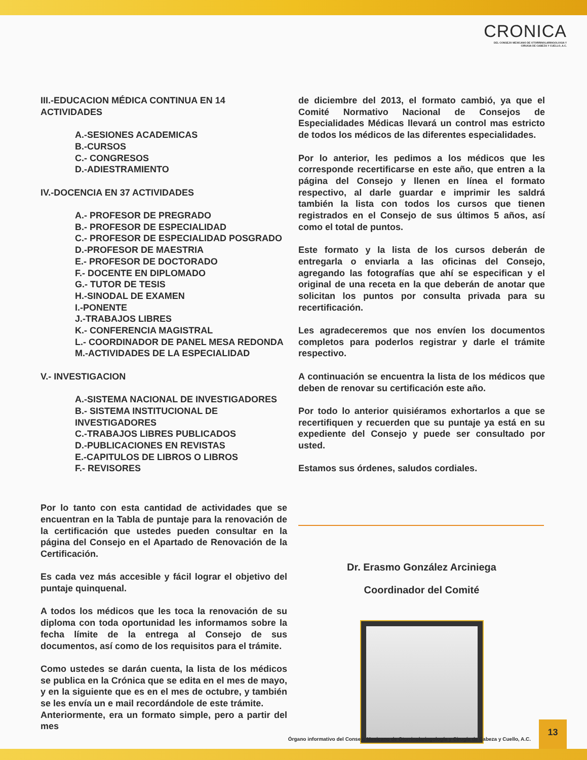CRONICA
DEL CONSEJO MEXICANO DE OTORRINOLARINGOLOGIA Y
CIRUGIA DE CABEZA Y CUELLO, A.C.
III.-EDUCACION MÉDICA CONTINUA EN 14 ACTIVIDADES
A.-SESIONES ACADEMICAS
B.-CURSOS
C.- CONGRESOS
D.-ADIESTRAMIENTO
IV.-DOCENCIA EN 37 ACTIVIDADES
A.- PROFESOR DE PREGRADO
B.- PROFESOR DE ESPECIALIDAD
C.- PROFESOR DE ESPECIALIDAD POSGRADO
D.-PROFESOR DE MAESTRIA
E.- PROFESOR DE DOCTORADO
F.- DOCENTE EN DIPLOMADO
G.- TUTOR DE TESIS
H.-SINODAL DE EXAMEN
I.-PONENTE
J.-TRABAJOS LIBRES
K.- CONFERENCIA MAGISTRAL
L.- COORDINADOR DE PANEL MESA REDONDA
M.-ACTIVIDADES DE LA ESPECIALIDAD
V.- INVESTIGACION
A.-SISTEMA NACIONAL DE INVESTIGADORES
B.- SISTEMA INSTITUCIONAL DE INVESTIGADORES
C.-TRABAJOS LIBRES PUBLICADOS
D.-PUBLICACIONES EN REVISTAS
E.-CAPITULOS DE LIBROS O LIBROS
F.- REVISORES
Por lo tanto con esta cantidad de actividades que se encuentran en la Tabla de puntaje para la renovación de la certificación que ustedes pueden consultar en la página del Consejo en el Apartado de Renovación de la Certificación.
Es cada vez más accesible y fácil lograr el objetivo del puntaje quinquenal.
A todos los médicos que les toca la renovación de su diploma con toda oportunidad les informamos sobre la fecha límite de la entrega al Consejo de sus documentos, así como de los requisitos para el trámite.
Como ustedes se darán cuenta, la lista de los médicos se publica en la Crónica que se edita en el mes de mayo, y en la siguiente que es en el mes de octubre, y también se les envía un e mail recordándole de este trámite.
Anteriormente, era un formato simple, pero a partir del mes
de diciembre del 2013, el formato cambió, ya que el Comité Normativo Nacional de Consejos de Especialidades Médicas llevará un control mas estricto de todos los médicos de las diferentes especialidades.
Por lo anterior, les pedimos a los médicos que les corresponde recertificarse en este año, que entren a la página del Consejo y llenen en línea el formato respectivo, al darle guardar e imprimir les saldrá también la lista con todos los cursos que tienen registrados en el Consejo de sus últimos 5 años, así como el total de puntos.
Este formato y la lista de los cursos deberán de entregarla o enviarla a las oficinas del Consejo, agregando las fotografías que ahí se especifican y el original de una receta en la que deberán de anotar que solicitan los puntos por consulta privada para su recertificación.
Les agradeceremos que nos envíen los documentos completos para poderlos registrar y darle el trámite respectivo.
A continuación se encuentra la lista de los médicos que deben de renovar su certificación este año.
Por todo lo anterior quisiéramos exhortarlos a que se recertifiquen y recuerden que su puntaje ya está en su expediente del Consejo y puede ser consultado por usted.
Estamos sus órdenes, saludos cordiales.
Dr. Erasmo González Arciniega
Coordinador del Comité
Órgano informativo del Consejo Mexicano de Otorrinolaringología y Cirugía de Cabeza y Cuello, A.C.
13